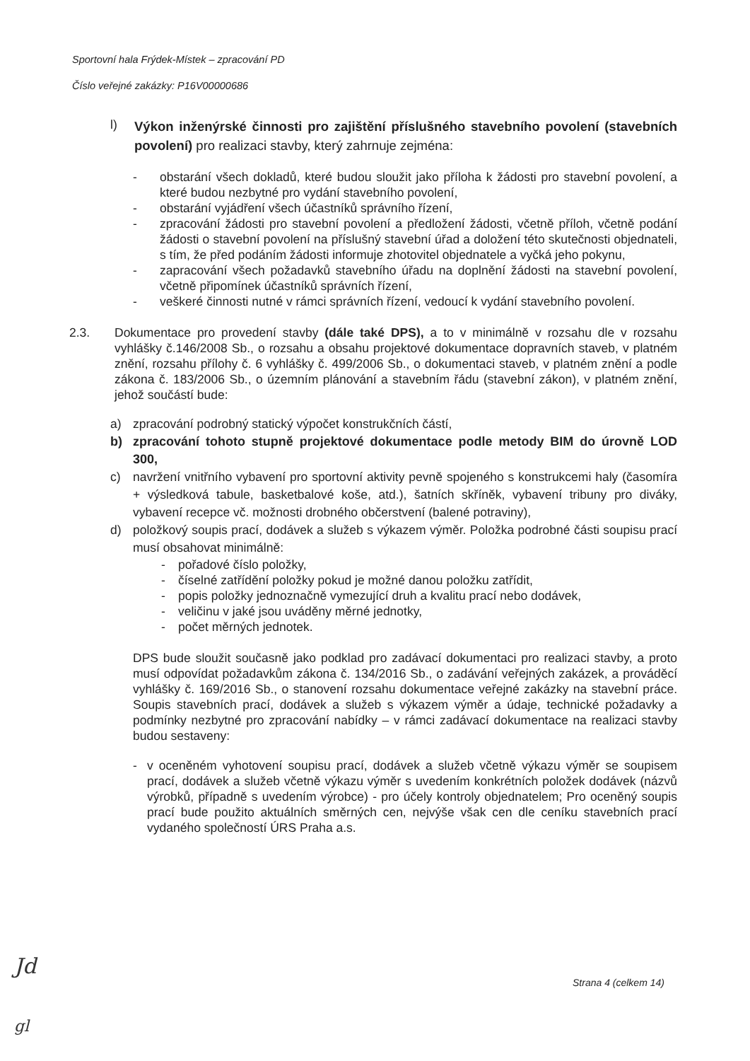Sportovní hala Frýdek-Místek – zpracování PD
Číslo veřejné zakázky: P16V00000686
l)
Výkon inženýrské činnosti pro zajištění příslušného stavebního povolení (stavebních povolení) pro realizaci stavby, který zahrnuje zejména:
- obstarání všech dokladů, které budou sloužit jako příloha k žádosti pro stavební povolení, a které budou nezbytné pro vydání stavebního povolení,
- obstarání vyjádření všech účastníků správního řízení,
- zpracování žádosti pro stavební povolení a předložení žádosti, včetně příloh, včetně podání žádosti o stavební povolení na příslušný stavební úřad a doložení této skutečnosti objednateli, s tím, že před podáním žádosti informuje zhotovitel objednatele a vyčká jeho pokynu,
- zapracování všech požadavků stavebního úřadu na doplnění žádosti na stavební povolení, včetně připomínek účastníků správních řízení,
- veškeré činnosti nutné v rámci správních řízení, vedoucí k vydání stavebního povolení.
2.3. Dokumentace pro provedení stavby (dále také DPS), a to v minimálně v rozsahu dle v rozsahu vyhlášky č.146/2008 Sb., o rozsahu a obsahu projektové dokumentace dopravních staveb, v platném znění, rozsahu přílohy č. 6 vyhlášky č. 499/2006 Sb., o dokumentaci staveb, v platném znění a podle zákona č. 183/2006 Sb., o územním plánování a stavebním řádu (stavební zákon), v platném znění, jehož součástí bude:
a) zpracování podrobný statický výpočet konstrukčních částí,
b) zpracování tohoto stupně projektové dokumentace podle metody BIM do úrovně LOD 300,
c) navržení vnitřního vybavení pro sportovní aktivity pevně spojeného s konstrukcemi haly (časomíra + výsledková tabule, basketbalové koše, atd.), šatních skříněk, vybavení tribuny pro diváky, vybavení recepce vč. možnosti drobného občerstvení (balené potraviny),
d) položkový soupis prací, dodávek a služeb s výkazem výměr. Položka podrobné části soupisu prací musí obsahovat minimálně:
- pořadové číslo položky,
- číselné zatřídění položky pokud je možné danou položku zatřídit,
- popis položky jednoznačně vymezující druh a kvalitu prací nebo dodávek,
- veličinu v jaké jsou uváděny měrné jednotky,
- počet měrných jednotek.
DPS bude sloužit současně jako podklad pro zadávací dokumentaci pro realizaci stavby, a proto musí odpovídat požadavkům zákona č. 134/2016 Sb., o zadávání veřejných zakázek, a prováděcí vyhlášky č. 169/2016 Sb., o stanovení rozsahu dokumentace veřejné zakázky na stavební práce. Soupis stavebních prací, dodávek a služeb s výkazem výměr a údaje, technické požadavky a podmínky nezbytné pro zpracování nabídky – v rámci zadávací dokumentace na realizaci stavby budou sestaveny:
- v oceněném vyhotovení soupisu prací, dodávek a služeb včetně výkazu výměr se soupisem prací, dodávek a služeb včetně výkazu výměr s uvedením konkrétních položek dodávek (názvů výrobků, případně s uvedením výrobce) - pro účely kontroly objednatelem; Pro oceněný soupis prací bude použito aktuálních směrných cen, nejvýše však cen dle ceníku stavebních prací vydaného společností ÚRS Praha a.s.
Strana 4 (celkem 14)
Jd
gl